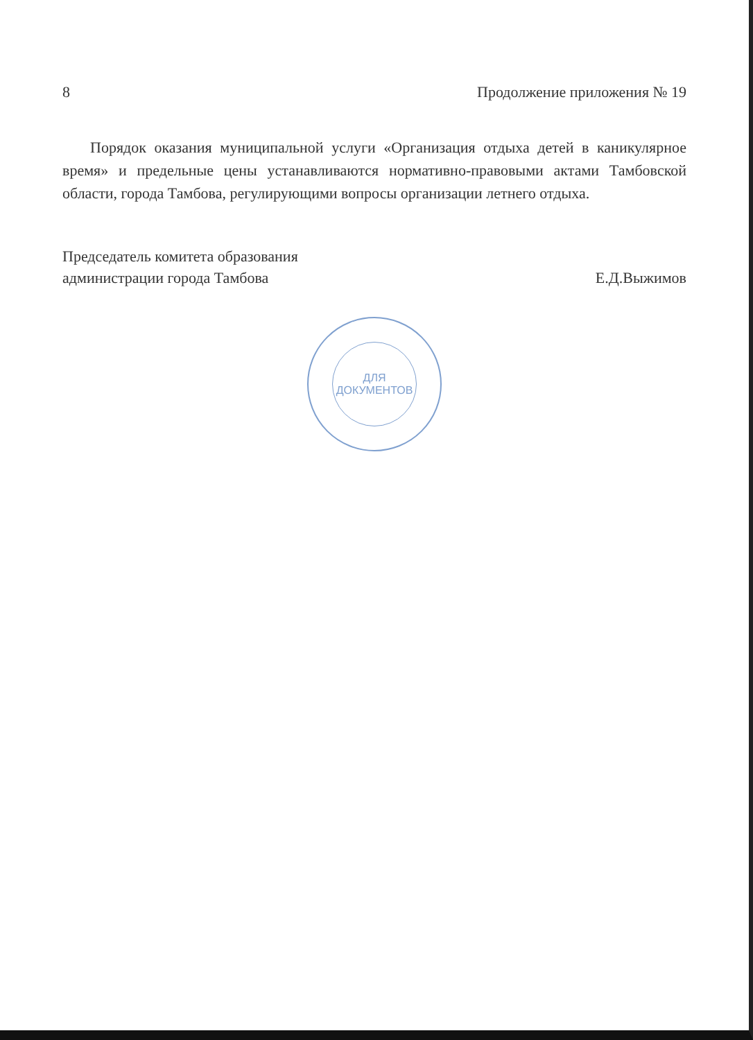8 Продолжение приложения № 19
Порядок оказания муниципальной услуги «Организация отдыха детей в каникулярное время» и предельные цены устанавливаются нормативно-правовыми актами Тамбовской области, города Тамбова, регулирующими вопросы организации летнего отдыха.
Председатель комитета образования
администрации города Тамбова
Е.Д.Выжимов
ДЛЯ
ДОКУМЕНТОВ